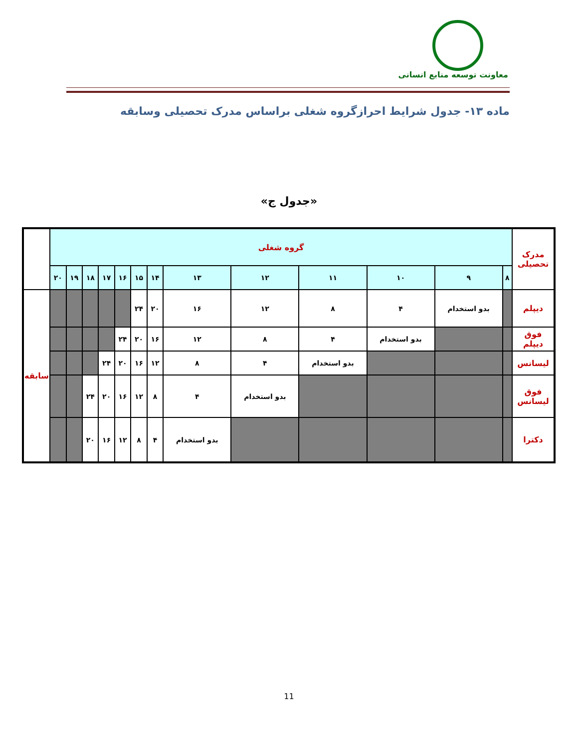معاونت توسعه منابع انسانی
ماده ۱۳- جدول شرایط احرازگروه شغلی براساس مدرک تحصیلی وسابقه
«جدول ج»
| مدرک تحصیلی | گروه شغلی | | | | | | | | | | | | | |
| | ۸ | ۹ | ۱۰ | ۱۱ | ۱۲ | ۱۳ | ۱۴ | ۱۵ | ۱۶ | ۱۷ | ۱۸ | ۱۹ | ۲۰ | |
| دیپلم | | بدو استخدام | ۴ | ۸ | ۱۲ | ۱۶ | ۲۰ | ۲۴ | | | | | | سابقه |
| فوق دیپلم | | | بدو استخدام | ۴ | ۸ | ۱۲ | ۱۶ | ۲۰ | ۲۴ | | | | | |
| لیسانس | | | | بدو استخدام | ۴ | ۸ | ۱۲ | ۱۶ | ۲۰ | ۲۴ | | | | |
| فوق لیسانس | | | | | بدو استخدام | ۴ | ۸ | ۱۲ | ۱۶ | ۲۰ | ۲۴ | | | |
| دکترا | | | | | | بدو استخدام | ۴ | ۸ | ۱۲ | ۱۶ | ۲۰ | | | |
11